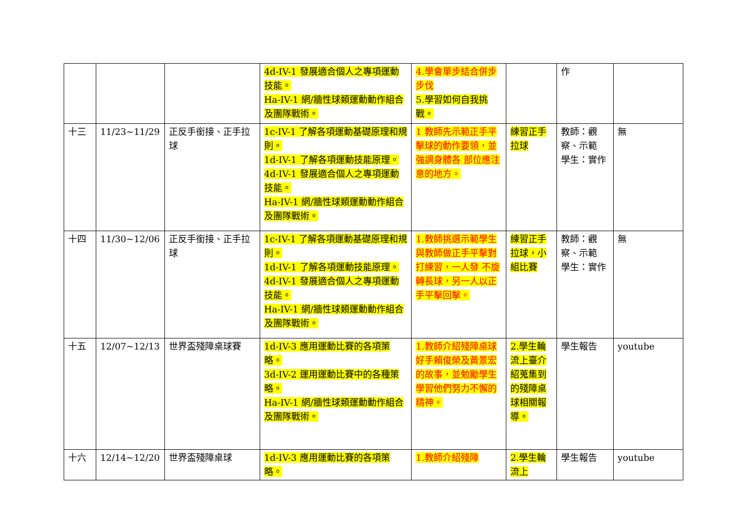| | | | 4d-IV-1 發展適合個人之專項運動技能。 Ha-IV-1 網/牆性球類運動動作組合及團隊戰術。 | 4.學會單步結合併步步伐 5.學習如何自我挑戰。 | | 作 | |
| 十三 | 11/23~11/29 | 正反手銜接、正手拉球 | 1c-IV-1 了解各項運動基礎原理和規則。 1d-IV-1 了解各項運動技能原理。 4d-IV-1 發展適合個人之專項運動技能。 Ha-IV-1 網/牆性球類運動動作組合及團隊戰術。 | 1 教師先示範正手平擊球的動作要領，並強調身體各 部位應注意的地方。 | 練習正手拉球 | 教師：觀察、示範 學生：實作 | 無 |
| 十四 | 11/30~12/06 | 正反手銜接、正手拉球 | 1c-IV-1 了解各項運動基礎原理和規則。 1d-IV-1 了解各項運動技能原理。 4d-IV-1 發展適合個人之專項運動技能。 Ha-IV-1 網/牆性球類運動動作組合及團隊戰術。 | 1.教師挑選示範學生與教師做正手平擊對打練習，一人發 不旋轉長球，另一人以正手平擊回擊。 | 練習正手拉球，小組比賽 | 教師：觀察、示範 學生：實作 | 無 |
| 十五 | 12/07~12/13 | 世界盃殘障桌球賽 | 1d-IV-3 應用運動比賽的各項策略。 3d-IV-2 運用運動比賽中的各種策略。 Ha-IV-1 網/牆性球類運動動作組合及團隊戰術。 | 1.教師介紹殘障桌球好手賴俊榮及黃景宏的故事，並勉勵學生學習他們努力不懈的精神。 | 2.學生輪流上臺介紹蒐集到的殘障桌球相關報導。 | 學生報告 | youtube |
| 十六 | 12/14~12/20 | 世界盃殘障桌球 | 1d-IV-3 應用運動比賽的各項策略。 | 1.教師介紹殘障 | 2.學生輪流上 | 學生報告 | youtube |